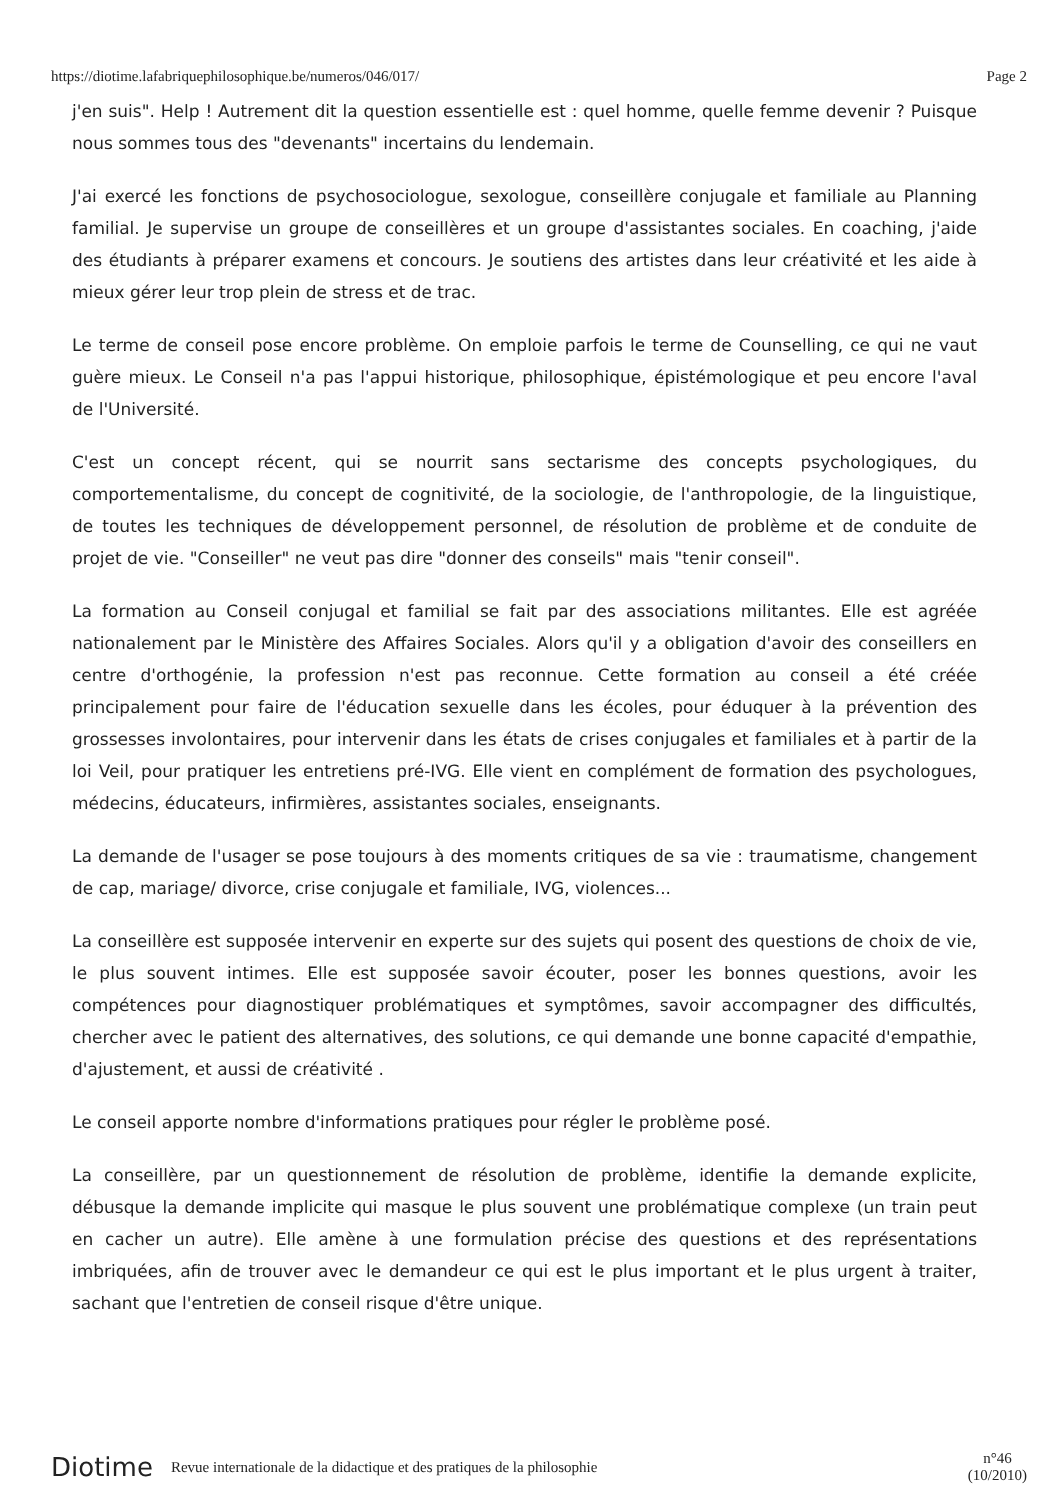https://diotime.lafabriquephilosophique.be/numeros/046/017/ Page 2
j'en suis". Help ! Autrement dit la question essentielle est : quel homme, quelle femme devenir ? Puisque nous sommes tous des "devenants" incertains du lendemain.
J'ai exercé les fonctions de psychosociologue, sexologue, conseillère conjugale et familiale au Planning familial. Je supervise un groupe de conseillères et un groupe d'assistantes sociales. En coaching, j'aide des étudiants à préparer examens et concours. Je soutiens des artistes dans leur créativité et les aide à mieux gérer leur trop plein de stress et de trac.
Le terme de conseil pose encore problème. On emploie parfois le terme de Counselling, ce qui ne vaut guère mieux. Le Conseil n'a pas l'appui historique, philosophique, épistémologique et peu encore l'aval de l'Université.
C'est un concept récent, qui se nourrit sans sectarisme des concepts psychologiques, du comportementalisme, du concept de cognitivité, de la sociologie, de l'anthropologie, de la linguistique, de toutes les techniques de développement personnel, de résolution de problème et de conduite de projet de vie. "Conseiller" ne veut pas dire "donner des conseils" mais "tenir conseil".
La formation au Conseil conjugal et familial se fait par des associations militantes. Elle est agréée nationalement par le Ministère des Affaires Sociales. Alors qu'il y a obligation d'avoir des conseillers en centre d'orthogénie, la profession n'est pas reconnue. Cette formation au conseil a été créée principalement pour faire de l'éducation sexuelle dans les écoles, pour éduquer à la prévention des grossesses involontaires, pour intervenir dans les états de crises conjugales et familiales et à partir de la loi Veil, pour pratiquer les entretiens pré-IVG. Elle vient en complément de formation des psychologues, médecins, éducateurs, infirmières, assistantes sociales, enseignants.
La demande de l'usager se pose toujours à des moments critiques de sa vie : traumatisme, changement de cap, mariage/ divorce, crise conjugale et familiale, IVG, violences...
La conseillère est supposée intervenir en experte sur des sujets qui posent des questions de choix de vie, le plus souvent intimes. Elle est supposée savoir écouter, poser les bonnes questions, avoir les compétences pour diagnostiquer problématiques et symptômes, savoir accompagner des difficultés, chercher avec le patient des alternatives, des solutions, ce qui demande une bonne capacité d'empathie, d'ajustement, et aussi de créativité .
Le conseil apporte nombre d'informations pratiques pour régler le problème posé.
La conseillère, par un questionnement de résolution de problème, identifie la demande explicite, débusque la demande implicite qui masque le plus souvent une problématique complexe (un train peut en cacher un autre). Elle amène à une formulation précise des questions et des représentations imbriquées, afin de trouver avec le demandeur ce qui est le plus important et le plus urgent à traiter, sachant que l'entretien de conseil risque d'être unique.
Diotime Revue internationale de la didactique et des pratiques de la philosophie n°46
(10/2010)